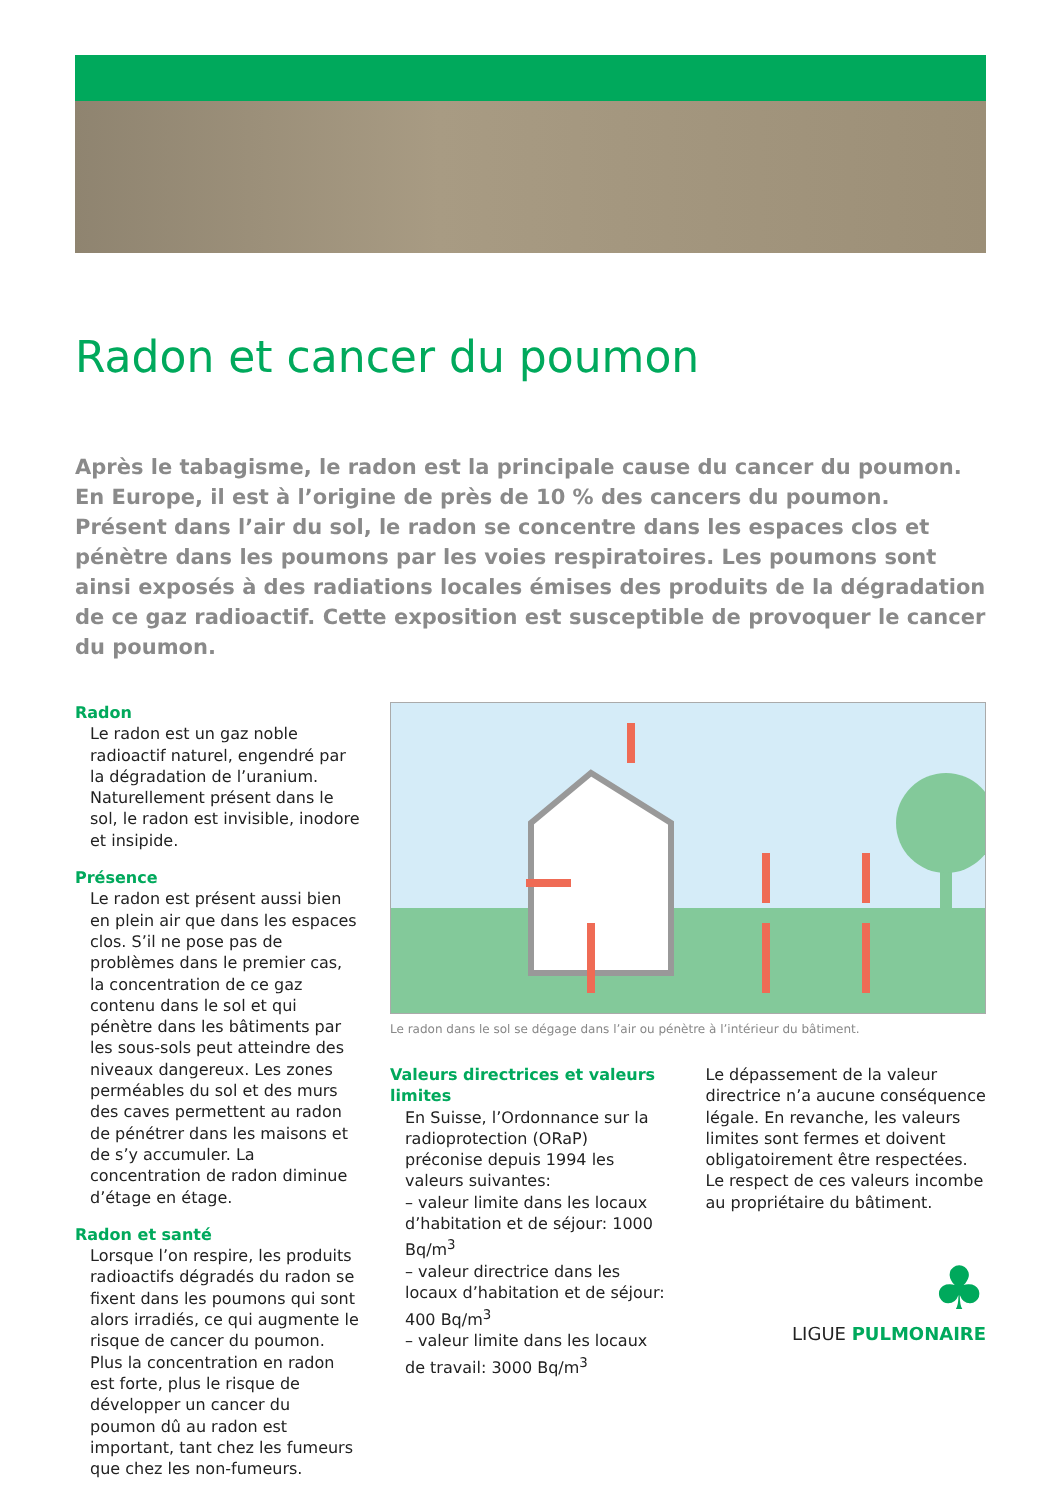Radon et cancer du poumon
Après le tabagisme, le radon est la principale cause du cancer du poumon. En Europe, il est à l’origine de près de 10 % des cancers du poumon. Présent dans l’air du sol, le radon se concentre dans les espaces clos et pénètre dans les poumons par les voies respiratoires. Les poumons sont ainsi exposés à des radiations locales émises des produits de la dégradation de ce gaz radioactif. Cette exposition est susceptible de provoquer le cancer du poumon.
Radon
Le radon est un gaz noble radioactif naturel, engendré par la dégradation de l’uranium. Naturellement présent dans le sol, le radon est invisible, inodore et insipide.
Présence
Le radon est présent aussi bien en plein air que dans les espaces clos. S’il ne pose pas de problèmes dans le premier cas, la concentration de ce gaz contenu dans le sol et qui pénètre dans les bâtiments par les sous-sols peut atteindre des niveaux dangereux. Les zones perméables du sol et des murs des caves permettent au radon de pénétrer dans les maisons et de s’y accumuler. La concentration de radon diminue d’étage en étage.
Radon et santé
Lorsque l’on respire, les produits radioactifs dégradés du radon se fixent dans les poumons qui sont alors irradiés, ce qui augmente le risque de cancer du poumon. Plus la concentration en radon est forte, plus le risque de développer un cancer du poumon dû au radon est important, tant chez les fumeurs que chez les non-fumeurs.
Le radon dans le sol se dégage dans l’air ou pénètre à l’intérieur du bâtiment.
Valeurs directrices et valeurs limites
En Suisse, l’Ordonnance sur la radioprotection (ORaP) préconise depuis 1994 les valeurs suivantes:
– valeur limite dans les locaux d’habitation et de séjour: 1000 Bq/m<sup>3</sup>
– valeur directrice dans les locaux d’habitation et de séjour: 400 Bq/m<sup>3</sup>
– valeur limite dans les locaux de travail: 3000 Bq/m<sup>3</sup>
Le dépassement de la valeur directrice n’a aucune conséquence légale. En revanche, les valeurs limites sont fermes et doivent obligatoirement être respectées. Le respect de ces valeurs incombe au propriétaire du bâtiment.
♣
LIGUE PULMONAIRE